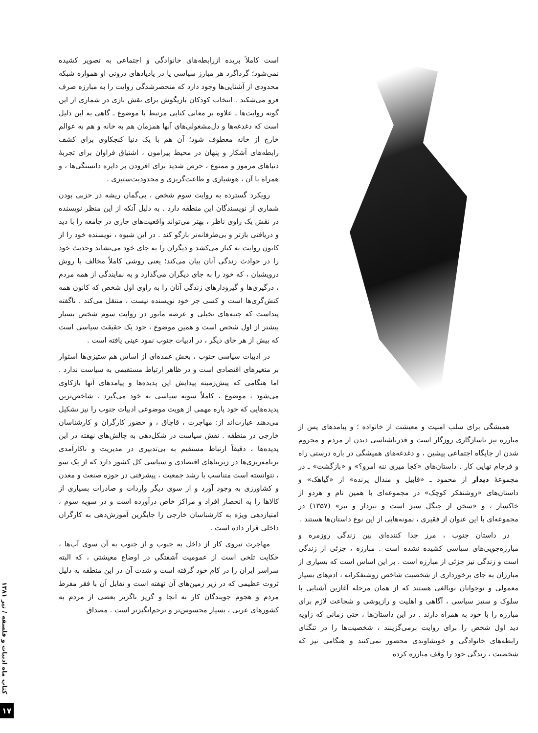همیشگی برای سلب امنیت و معیشت از خانواده ؛ و پیامدهای پس از مبارزه نیز ناسازگاری روزگار است و قدرناشناسی دیدن از مردم و محروم شدن از جایگاه اجتماعی پیشین ، و دغدغه‌های همیشگی در باره درستی راه و فرجام نهایی کار . داستان‌های «کجا میری ننه امرو؟» و «بازگشت» ـ در مجموعهٔ دیدار از محمود ـ «قابیل و مندال پرنده» از «گیاهک» و داستان‌های «روشنفکر کوچک» در مجموعه‌ای با همین نام و هردو از خاکسار ، و «سخن از جنگل سبز است و تبردار و تبر» (۱۳۵۷) در مجموعه‌ای با این عنوان از فقیری ، نمونه‌هایی از این نوع داستان‌ها هستند .
در داستان جنوب ، مرز جدا کننده‌ای بین زندگی روزمره و مبارزه‌جویی‌های سیاسی کشیده نشده است . مبارزه ، جزئی از زندگی است و زندگی نیز جزئی از مبارزه است . بر این اساس است که بسیاری از مبارزان به جای برخورداری از شخصیت شاخص روشنفکرانه ، آدم‌های بسیار معمولی و نوجوانان نوبالغی هستند که از همان مرحله آغازین آشنایی با سلوک و ستیز سیاسی ، آگاهی و اهلیت و رازپوشی و شجاعت لازم برای مبارزه را با خود به همراه دارند . در این داستان‌ها ، حتی زمانی که زاویه دید اول شخص را برای روایت برمی‌گزینند ، شخصیت‌ها را در تنگنای رابطه‌های خانوادگی و خویشاوندی محصور نمی‌کنند و هنگامی نیز که شخصیت ، زندگی خود را وقف مبارزه کرده
است کاملاً بریده ازرابطه‌های خانوادگی و اجتماعی به تصویر کشیده نمی‌شود؛ گرداگرد هر مبارز سیاسی یا در یادیادهای درونی او همواره شبکه محدودی از آشنایی‌ها وجود دارد که منحصرشدگی روایت را به مبارزه صرف فرو می‌شکند . انتخاب کودکان بازیگوش برای نقش بازی در شماری از این گونه روایت‌ها ـ علاوه بر معانی کنایی مرتبط با موضوع ـ گاهی به این دلیل است که دغدغه‌ها و دل‌مشغولی‌های آنها همزمان هم به خانه و هم به عوالم خارج از خانه معطوف شود؛ آن هم با یک دنیا کنجکاوی برای کشف رابطه‌های آشکار و پنهان در محیط پیرامون ، اشتیاق فراوان برای تجربهٔ دنیاهای مرموز و ممنوع ، حرص شدید برای افزودن بر دایره دانستگی‌ها ، و همراه با آن ، هوشیاری و طاعت‌گریزی و محدودیت‌ستیزی .
رویکرد گسترده به روایت سوم شخص ، بی‌گمان ریشه در حزبی بودن شماری از نویسندگان این منطقه دارد . به دلیل آنکه از این منظر نویسنده در نقش یک راوی ناظر ، بهتر می‌تواند واقعیت‌های جاری در جامعه را با دید و دریافتی بازتر و بی‌طرفانه‌تر بازگو کند . در این شیوه ، نویسنده خود را از کانون روایت به کنار می‌کشد و دیگران را به جای خود می‌نشاند وحدیث خود را در حوادث زندگی آنان بیان می‌کند؛ یعنی روشی کاملاً مخالف با روش درویشیان ، که خود را به جای دیگران می‌گذارد و به نمایندگی از همه مردم ، درگیری‌ها و گیرودارهای زندگی آنان را به راوی اول شخص که کانون همه کنش‌گری‌ها است و کسی جز خود نویسنده نیست ، منتقل می‌کند . ناگفته پیداست که جنبه‌های تخیلی و عرصه مانور در روایت سوم شخص بسیار بیشتر از اول شخص است و همین موضوع ، خود یک حقیقت سیاسی است که بیش از هر جای دیگر ، در ادبیات جنوب نمود عینی یافته است .
در ادبیات سیاسی جنوب ، بخش عمده‌ای از اساس هم ستیزی‌ها استوار بر متغیرهای اقتصادی است و در ظاهر ارتباط مستقیمی به سیاست ندارد . اما هنگامی که پیش‌زمینه پیدایش این پدیده‌ها و پیامدهای آنها بازکاوی می‌شود ، موضوع ، کاملاً سویه سیاسی به خود می‌گیرد . شاخص‌ترین پدیده‌هایی که خود پاره مهمی از هویت موضوعی ادبیات جنوب را نیز تشکیل می‌دهند عبارت‌اند از: مهاجرت ، قاچاق ، و حضور کارگران و کارشناسان خارجی در منطقه . نقش سیاست در شکل‌دهی به چالش‌های نهفته در این پدیده‌ها ، دقیقاً ارتباط مستقیم به بی‌تدبیری در مدیریت و ناکارآمدی برنامه‌ریزی‌ها در زیربناهای اقتصادی و سیاسی کل کشور دارد که از یک سو ، نتوانسته است متناسب با رشد جمعیت ، پیشرفتی در حوزه صنعت و معدن و کشاورزی به وجود آورد و از سوی دیگر واردات و صادرات بسیاری از کالاها را به انحصار افراد و مراکز خاص درآورده است و در سویه سوم ، امتیازدهی ویژه به کارشناسان خارجی را جایگزین آموزش‌دهی به کارگران داخلی قرار داده است .
مهاجرت نیروی کار از داخل به جنوب و از جنوب به آن سوی آب‌ها ، حکایت تلخی است از عمومیت آشفتگی در اوضاع معیشتی ، که البته سراسر ایران را در کام خود گرفته است و شدت آن در این منطقه به دلیل ثروت عظیمی که در زیر زمین‌های آن نهفته است و تقابل آن با فقر مفرط مردم و هجوم جویندگان کار به آنجا و گریز ناگزیر بعضی از مردم به کشورهای عربی ، بسیار محسوس‌تر و ترحم‌انگیزتر است . مصداق
کتاب ماه ادبیات و فلسفه / تیر ۱۳۸۱
۱۷